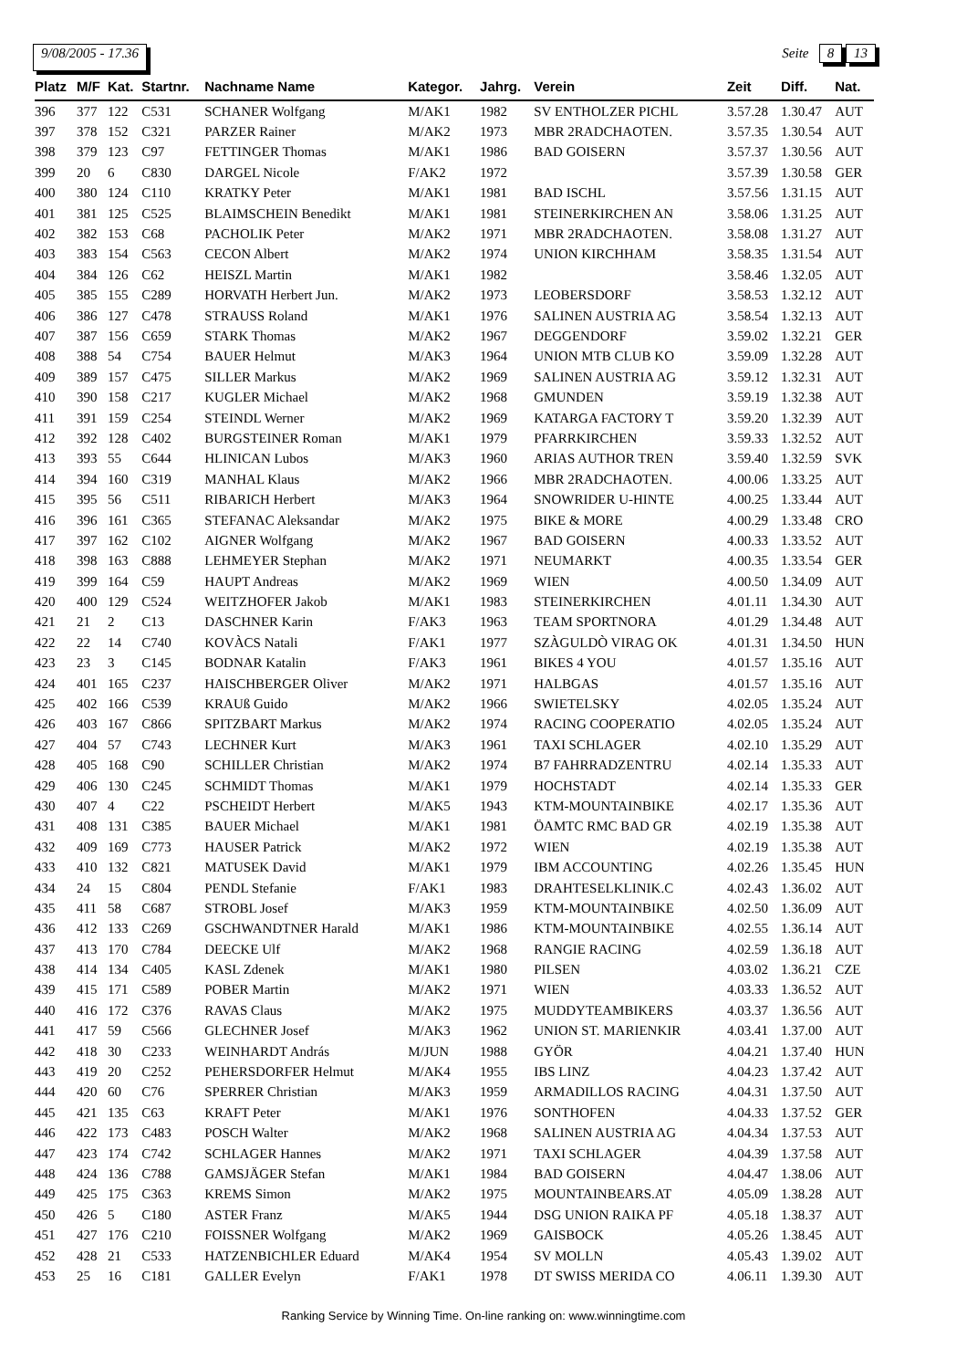9/08/2005 - 17.36 Seite 8 13
| Platz | M/F | Kat. | Startnr. | Nachname Name | Kategor. | Jahrg. | Verein | Zeit | Diff. | Nat. |
| --- | --- | --- | --- | --- | --- | --- | --- | --- | --- | --- |
| 396 | 377 | 122 | C531 | SCHANER Wolfgang | M/AK1 | 1982 | SV ENTHOLZER PICHL | 3.57.28 | 1.30.47 | AUT |
| 397 | 378 | 152 | C321 | PARZER Rainer | M/AK2 | 1973 | MBR 2RADCHAOTEN. | 3.57.35 | 1.30.54 | AUT |
| 398 | 379 | 123 | C97 | FETTINGER Thomas | M/AK1 | 1986 | BAD GOISERN | 3.57.37 | 1.30.56 | AUT |
| 399 | 20 | 6 | C830 | DARGEL Nicole | F/AK2 | 1972 | | 3.57.39 | 1.30.58 | GER |
| 400 | 380 | 124 | C110 | KRATKY Peter | M/AK1 | 1981 | BAD ISCHL | 3.57.56 | 1.31.15 | AUT |
| 401 | 381 | 125 | C525 | BLAIMSCHEIN Benedikt | M/AK1 | 1981 | STEINERKIRCHEN AN | 3.58.06 | 1.31.25 | AUT |
| 402 | 382 | 153 | C68 | PACHOLIK Peter | M/AK2 | 1971 | MBR 2RADCHAOTEN. | 3.58.08 | 1.31.27 | AUT |
| 403 | 383 | 154 | C563 | CECON Albert | M/AK2 | 1974 | UNION KIRCHHAM | 3.58.35 | 1.31.54 | AUT |
| 404 | 384 | 126 | C62 | HEISZL Martin | M/AK1 | 1982 | | 3.58.46 | 1.32.05 | AUT |
| 405 | 385 | 155 | C289 | HORVATH Herbert Jun. | M/AK2 | 1973 | LEOBERSDORF | 3.58.53 | 1.32.12 | AUT |
| 406 | 386 | 127 | C478 | STRAUSS Roland | M/AK1 | 1976 | SALINEN AUSTRIA AG | 3.58.54 | 1.32.13 | AUT |
| 407 | 387 | 156 | C659 | STARK Thomas | M/AK2 | 1967 | DEGGENDORF | 3.59.02 | 1.32.21 | GER |
| 408 | 388 | 54 | C754 | BAUER Helmut | M/AK3 | 1964 | UNION MTB CLUB KO | 3.59.09 | 1.32.28 | AUT |
| 409 | 389 | 157 | C475 | SILLER Markus | M/AK2 | 1969 | SALINEN AUSTRIA AG | 3.59.12 | 1.32.31 | AUT |
| 410 | 390 | 158 | C217 | KUGLER Michael | M/AK2 | 1968 | GMUNDEN | 3.59.19 | 1.32.38 | AUT |
| 411 | 391 | 159 | C254 | STEINDL Werner | M/AK2 | 1969 | KATARGA FACTORY T | 3.59.20 | 1.32.39 | AUT |
| 412 | 392 | 128 | C402 | BURGSTEINER Roman | M/AK1 | 1979 | PFARRKIRCHEN | 3.59.33 | 1.32.52 | AUT |
| 413 | 393 | 55 | C644 | HLINICAN Lubos | M/AK3 | 1960 | ARIAS AUTHOR TREN | 3.59.40 | 1.32.59 | SVK |
| 414 | 394 | 160 | C319 | MANHAL Klaus | M/AK2 | 1966 | MBR 2RADCHAOTEN. | 4.00.06 | 1.33.25 | AUT |
| 415 | 395 | 56 | C511 | RIBARICH Herbert | M/AK3 | 1964 | SNOWRIDER U-HINTE | 4.00.25 | 1.33.44 | AUT |
| 416 | 396 | 161 | C365 | STEFANAC Aleksandar | M/AK2 | 1975 | BIKE & MORE | 4.00.29 | 1.33.48 | CRO |
| 417 | 397 | 162 | C102 | AIGNER Wolfgang | M/AK2 | 1967 | BAD GOISERN | 4.00.33 | 1.33.52 | AUT |
| 418 | 398 | 163 | C888 | LEHMEYER Stephan | M/AK2 | 1971 | NEUMARKT | 4.00.35 | 1.33.54 | GER |
| 419 | 399 | 164 | C59 | HAUPT Andreas | M/AK2 | 1969 | WIEN | 4.00.50 | 1.34.09 | AUT |
| 420 | 400 | 129 | C524 | WEITZHOFER Jakob | M/AK1 | 1983 | STEINERKIRCHEN | 4.01.11 | 1.34.30 | AUT |
| 421 | 21 | 2 | C13 | DASCHNER Karin | F/AK3 | 1963 | TEAM SPORTNORA | 4.01.29 | 1.34.48 | AUT |
| 422 | 22 | 14 | C740 | KOVÀCS Natali | F/AK1 | 1977 | SZÀGULDÒ VIRAG OK | 4.01.31 | 1.34.50 | HUN |
| 423 | 23 | 3 | C145 | BODNAR Katalin | F/AK3 | 1961 | BIKES 4 YOU | 4.01.57 | 1.35.16 | AUT |
| 424 | 401 | 165 | C237 | HAISCHBERGER Oliver | M/AK2 | 1971 | HALBGAS | 4.01.57 | 1.35.16 | AUT |
| 425 | 402 | 166 | C539 | KRAUß Guido | M/AK2 | 1966 | SWIETELSKY | 4.02.05 | 1.35.24 | AUT |
| 426 | 403 | 167 | C866 | SPITZBART Markus | M/AK2 | 1974 | RACING COOPERATIO | 4.02.05 | 1.35.24 | AUT |
| 427 | 404 | 57 | C743 | LECHNER Kurt | M/AK3 | 1961 | TAXI SCHLAGER | 4.02.10 | 1.35.29 | AUT |
| 428 | 405 | 168 | C90 | SCHILLER Christian | M/AK2 | 1974 | B7 FAHRRADZENTRU | 4.02.14 | 1.35.33 | AUT |
| 429 | 406 | 130 | C245 | SCHMIDT Thomas | M/AK1 | 1979 | HOCHSTADT | 4.02.14 | 1.35.33 | GER |
| 430 | 407 | 4 | C22 | PSCHEIDT Herbert | M/AK5 | 1943 | KTM-MOUNTAINBIKE | 4.02.17 | 1.35.36 | AUT |
| 431 | 408 | 131 | C385 | BAUER Michael | M/AK1 | 1981 | ÖAMTC RMC BAD GR | 4.02.19 | 1.35.38 | AUT |
| 432 | 409 | 169 | C773 | HAUSER Patrick | M/AK2 | 1972 | WIEN | 4.02.19 | 1.35.38 | AUT |
| 433 | 410 | 132 | C821 | MATUSEK David | M/AK1 | 1979 | IBM ACCOUNTING | 4.02.26 | 1.35.45 | HUN |
| 434 | 24 | 15 | C804 | PENDL Stefanie | F/AK1 | 1983 | DRAHTESELKLINIK.C | 4.02.43 | 1.36.02 | AUT |
| 435 | 411 | 58 | C687 | STROBL Josef | M/AK3 | 1959 | KTM-MOUNTAINBIKE | 4.02.50 | 1.36.09 | AUT |
| 436 | 412 | 133 | C269 | GSCHWANDTNER Harald | M/AK1 | 1986 | KTM-MOUNTAINBIKE | 4.02.55 | 1.36.14 | AUT |
| 437 | 413 | 170 | C784 | DEECKE Ulf | M/AK2 | 1968 | RANGIE RACING | 4.02.59 | 1.36.18 | AUT |
| 438 | 414 | 134 | C405 | KASL Zdenek | M/AK1 | 1980 | PILSEN | 4.03.02 | 1.36.21 | CZE |
| 439 | 415 | 171 | C589 | POBER Martin | M/AK2 | 1971 | WIEN | 4.03.33 | 1.36.52 | AUT |
| 440 | 416 | 172 | C376 | RAVAS Claus | M/AK2 | 1975 | MUDDYTEAMBIKERS | 4.03.37 | 1.36.56 | AUT |
| 441 | 417 | 59 | C566 | GLECHNER Josef | M/AK3 | 1962 | UNION ST. MARIENKIR | 4.03.41 | 1.37.00 | AUT |
| 442 | 418 | 30 | C233 | WEINHARDT András | M/JUN | 1988 | GYÖR | 4.04.21 | 1.37.40 | HUN |
| 443 | 419 | 20 | C252 | PEHERSDORFER Helmut | M/AK4 | 1955 | IBS LINZ | 4.04.23 | 1.37.42 | AUT |
| 444 | 420 | 60 | C76 | SPERRER Christian | M/AK3 | 1959 | ARMADILLOS RACING | 4.04.31 | 1.37.50 | AUT |
| 445 | 421 | 135 | C63 | KRAFT Peter | M/AK1 | 1976 | SONTHOFEN | 4.04.33 | 1.37.52 | GER |
| 446 | 422 | 173 | C483 | POSCH Walter | M/AK2 | 1968 | SALINEN AUSTRIA AG | 4.04.34 | 1.37.53 | AUT |
| 447 | 423 | 174 | C742 | SCHLAGER Hannes | M/AK2 | 1971 | TAXI SCHLAGER | 4.04.39 | 1.37.58 | AUT |
| 448 | 424 | 136 | C788 | GAMSJÄGER Stefan | M/AK1 | 1984 | BAD GOISERN | 4.04.47 | 1.38.06 | AUT |
| 449 | 425 | 175 | C363 | KREMS Simon | M/AK2 | 1975 | MOUNTAINBEARS.AT | 4.05.09 | 1.38.28 | AUT |
| 450 | 426 | 5 | C180 | ASTER Franz | M/AK5 | 1944 | DSG UNION RAIKA PF | 4.05.18 | 1.38.37 | AUT |
| 451 | 427 | 176 | C210 | FOISSNER Wolfgang | M/AK2 | 1969 | GAISBOCK | 4.05.26 | 1.38.45 | AUT |
| 452 | 428 | 21 | C533 | HATZENBICHLER Eduard | M/AK4 | 1954 | SV MOLLN | 4.05.43 | 1.39.02 | AUT |
| 453 | 25 | 16 | C181 | GALLER Evelyn | F/AK1 | 1978 | DT SWISS MERIDA CO | 4.06.11 | 1.39.30 | AUT |
Ranking Service by Winning Time. On-line ranking on: www.winningtime.com